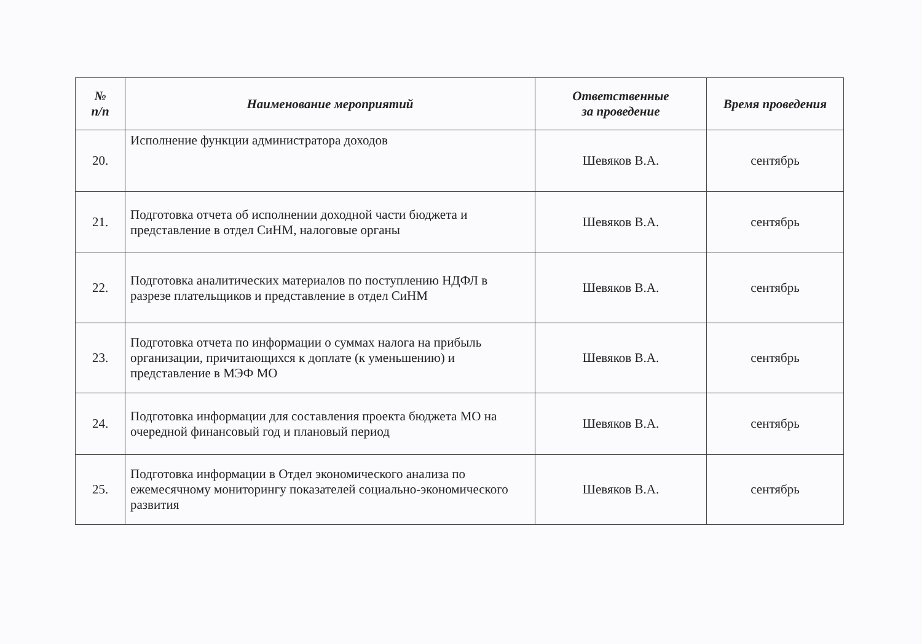| № п/п | Наименование мероприятий | Ответственные за проведение | Время проведения |
| --- | --- | --- | --- |
| 20. | Исполнение функции администратора доходов | Шевяков В.А. | сентябрь |
| 21. | Подготовка отчета об исполнении доходной части бюджета и представление в отдел СиНМ, налоговые органы | Шевяков В.А. | сентябрь |
| 22. | Подготовка аналитических материалов по поступлению НДФЛ в разрезе плательщиков и представление в отдел СиНМ | Шевяков В.А. | сентябрь |
| 23. | Подготовка отчета по информации о суммах налога на прибыль организации, причитающихся к доплате (к уменьшению) и представление в МЭФ МО | Шевяков В.А. | сентябрь |
| 24. | Подготовка информации для составления проекта бюджета МО на очередной финансовый год и плановый период | Шевяков В.А. | сентябрь |
| 25. | Подготовка информации в Отдел экономического анализа по ежемесячному мониторингу показателей социально-экономического развития | Шевяков В.А. | сентябрь |